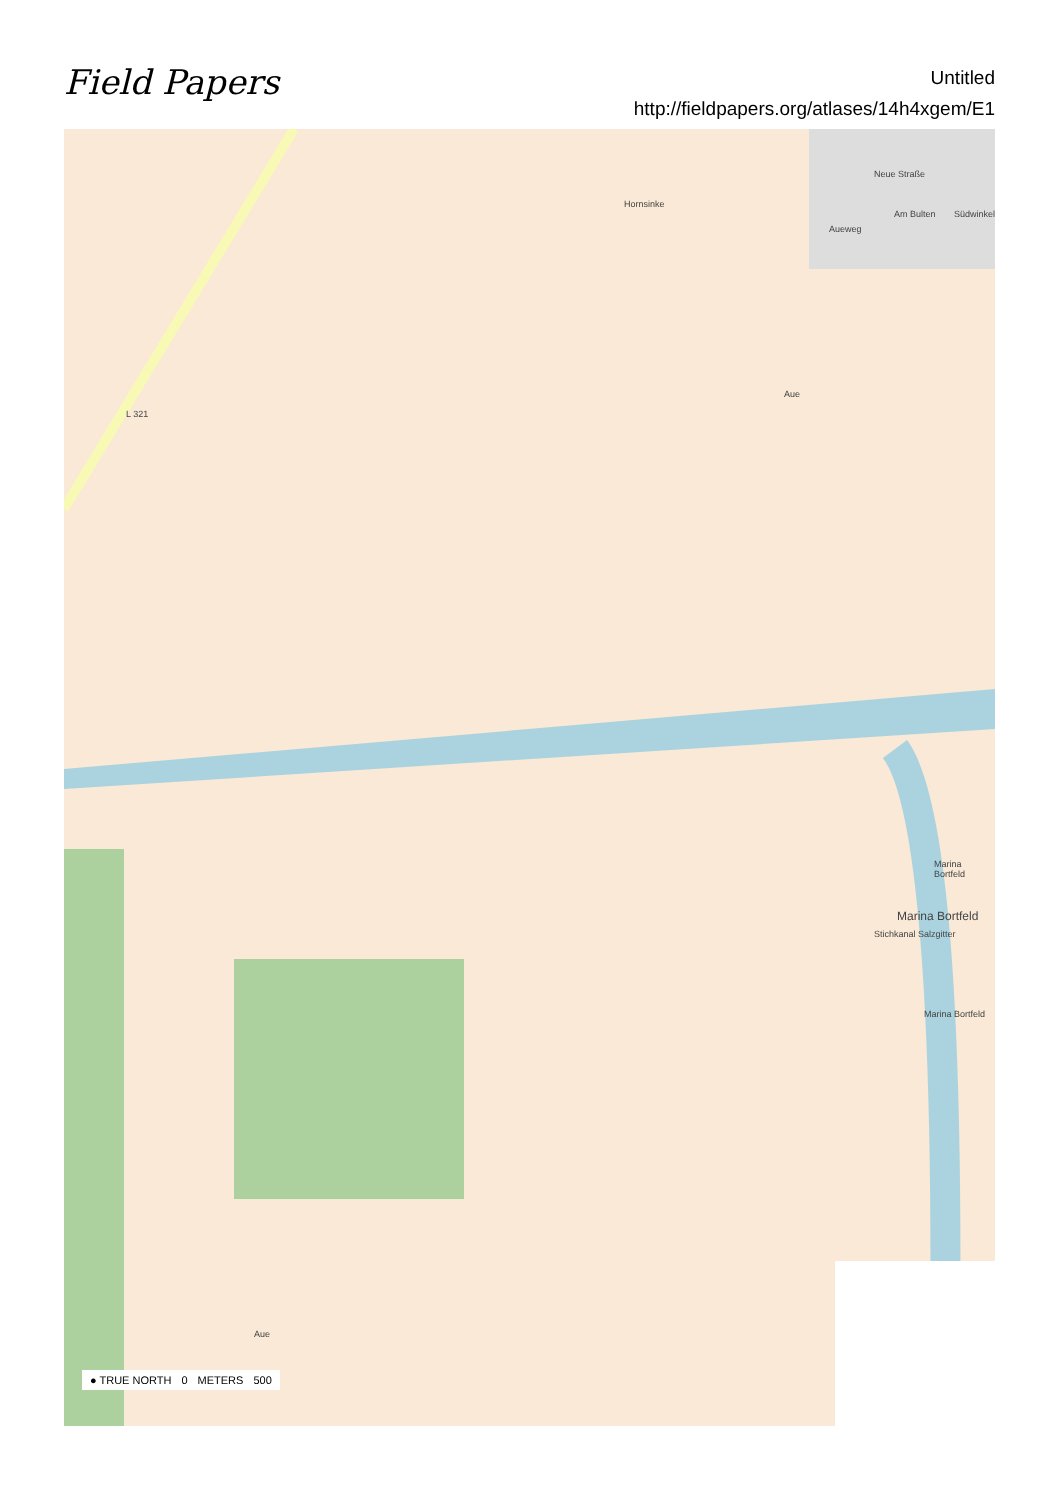Field Papers
Untitled
http://fieldpapers.org/atlases/14h4xgem/E1
L 321
Hornsinke
Neue Straße
Am Bulten
Aueweg
Südwinkel
Aue
Marina Bortfeld
Marina Bortfeld
Stichkanal Salzgitter
Marina Bortfeld
Aue
● TRUE NORTH 0 METERS 500